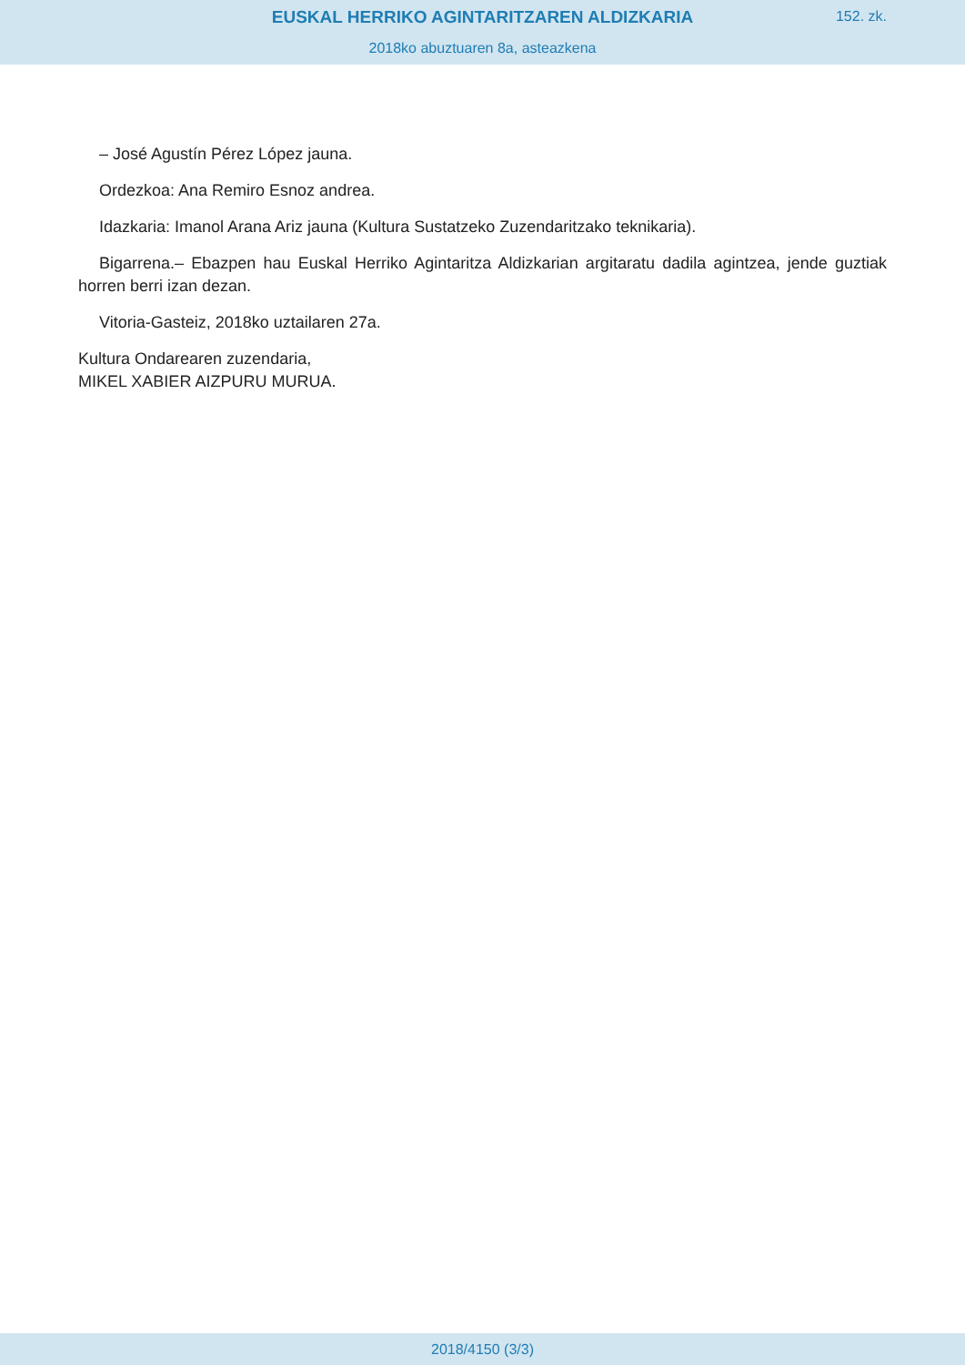EUSKAL HERRIKO AGINTARITZAREN ALDIZKARIA
152. zk.
2018ko abuztuaren 8a, asteazkena
– José Agustín Pérez López jauna.
Ordezkoa: Ana Remiro Esnoz andrea.
Idazkaria: Imanol Arana Ariz jauna (Kultura Sustatzeko Zuzendaritzako teknikaria).
Bigarrena.– Ebazpen hau Euskal Herriko Agintaritza Aldizkarian argitaratu dadila agintzea, jende guztiak horren berri izan dezan.
Vitoria-Gasteiz, 2018ko uztailaren 27a.
Kultura Ondarearen zuzendaria,
MIKEL XABIER AIZPURU MURUA.
2018/4150 (3/3)